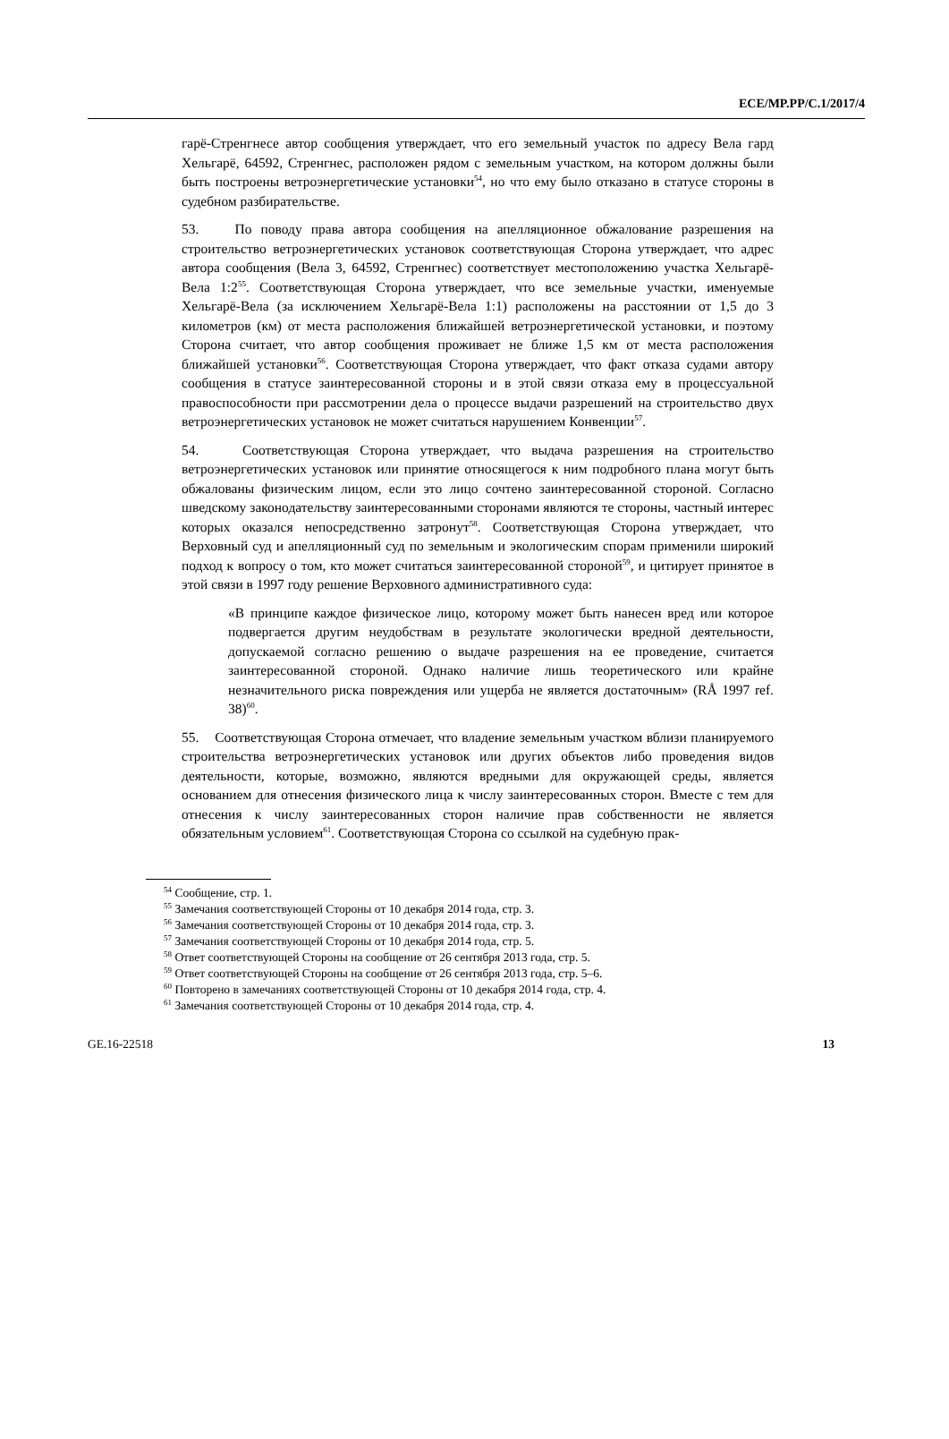ECE/MP.PP/C.1/2017/4
гарё-Стренгнесе автор сообщения утверждает, что его земельный участок по адресу Вела гард Хельгарё, 64592, Стренгнес, расположен рядом с земельным участком, на котором должны были быть построены ветроэнергетические установки<sup>54</sup>, но что ему было отказано в статусе стороны в судебном разбирательстве.
53. По поводу права автора сообщения на апелляционное обжалование разрешения на строительство ветроэнергетических установок соответствующая Сторона утверждает, что адрес автора сообщения (Вела 3, 64592, Стренгнес) соответствует местоположению участка Хельгарё-Вела 1:2<sup>55</sup>. Соответствующая Сторона утверждает, что все земельные участки, именуемые Хельгарё-Вела (за исключением Хельгарё-Вела 1:1) расположены на расстоянии от 1,5 до 3 километров (км) от места расположения ближайшей ветроэнергетической установки, и поэтому Сторона считает, что автор сообщения проживает не ближе 1,5 км от места расположения ближайшей установки<sup>56</sup>. Соответствующая Сторона утверждает, что факт отказа судами автору сообщения в статусе заинтересованной стороны и в этой связи отказа ему в процессуальной правоспособности при рассмотрении дела о процессе выдачи разрешений на строительство двух ветроэнергетических установок не может считаться нарушением Конвенции<sup>57</sup>.
54. Соответствующая Сторона утверждает, что выдача разрешения на строительство ветроэнергетических установок или принятие относящегося к ним подробного плана могут быть обжалованы физическим лицом, если это лицо сочтено заинтересованной стороной. Согласно шведскому законодательству заинтересованными сторонами являются те стороны, частный интерес которых оказался непосредственно затронут<sup>58</sup>. Соответствующая Сторона утверждает, что Верховный суд и апелляционный суд по земельным и экологическим спорам применили широкий подход к вопросу о том, кто может считаться заинтересованной стороной<sup>59</sup>, и цитирует принятое в этой связи в 1997 году решение Верховного административного суда:
«В принципе каждое физическое лицо, которому может быть нанесен вред или которое подвергается другим неудобствам в результате экологически вредной деятельности, допускаемой согласно решению о выдаче разрешения на ее проведение, считается заинтересованной стороной. Однако наличие лишь теоретического или крайне незначительного риска повреждения или ущерба не является достаточным» (RÅ 1997 ref. 38)<sup>60</sup>.
55. Соответствующая Сторона отмечает, что владение земельным участком вблизи планируемого строительства ветроэнергетических установок или других объектов либо проведения видов деятельности, которые, возможно, являются вредными для окружающей среды, является основанием для отнесения физического лица к числу заинтересованных сторон. Вместе с тем для отнесения к числу заинтересованных сторон наличие прав собственности не является обязательным условием<sup>61</sup>. Соответствующая Сторона со ссылкой на судебную прак-
<sup>54</sup> Сообщение, стр. 1.
<sup>55</sup> Замечания соответствующей Стороны от 10 декабря 2014 года, стр. 3.
<sup>56</sup> Замечания соответствующей Стороны от 10 декабря 2014 года, стр. 3.
<sup>57</sup> Замечания соответствующей Стороны от 10 декабря 2014 года, стр. 5.
<sup>58</sup> Ответ соответствующей Стороны на сообщение от 26 сентября 2013 года, стр. 5.
<sup>59</sup> Ответ соответствующей Стороны на сообщение от 26 сентября 2013 года, стр. 5–6.
<sup>60</sup> Повторено в замечаниях соответствующей Стороны от 10 декабря 2014 года, стр. 4.
<sup>61</sup> Замечания соответствующей Стороны от 10 декабря 2014 года, стр. 4.
GE.16-22518 13